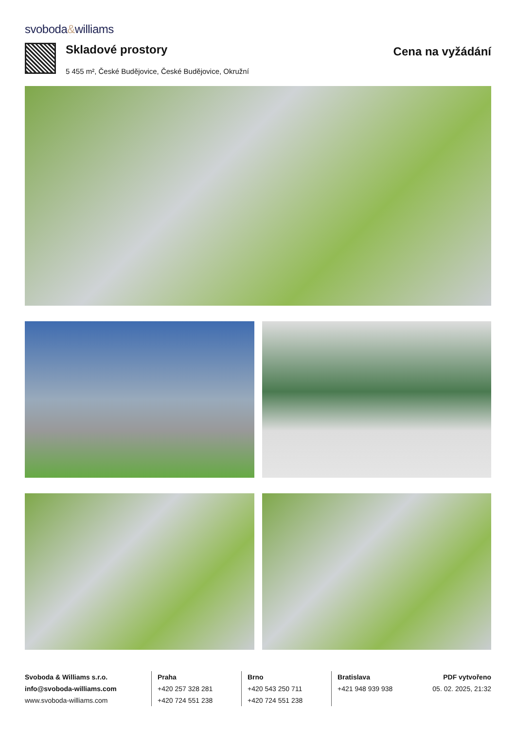svoboda&williams
Skladové prostory
5 455 m², České Budějovice, České Budějovice, Okružní
Cena na vyžádání
Svoboda & Williams s.r.o.
info@svoboda-williams.com
www.svoboda-williams.com
Praha
+420 257 328 281
+420 724 551 238
Brno
+420 543 250 711
+420 724 551 238
Bratislava
+421 948 939 938
PDF vytvořeno
05. 02. 2025, 21:32